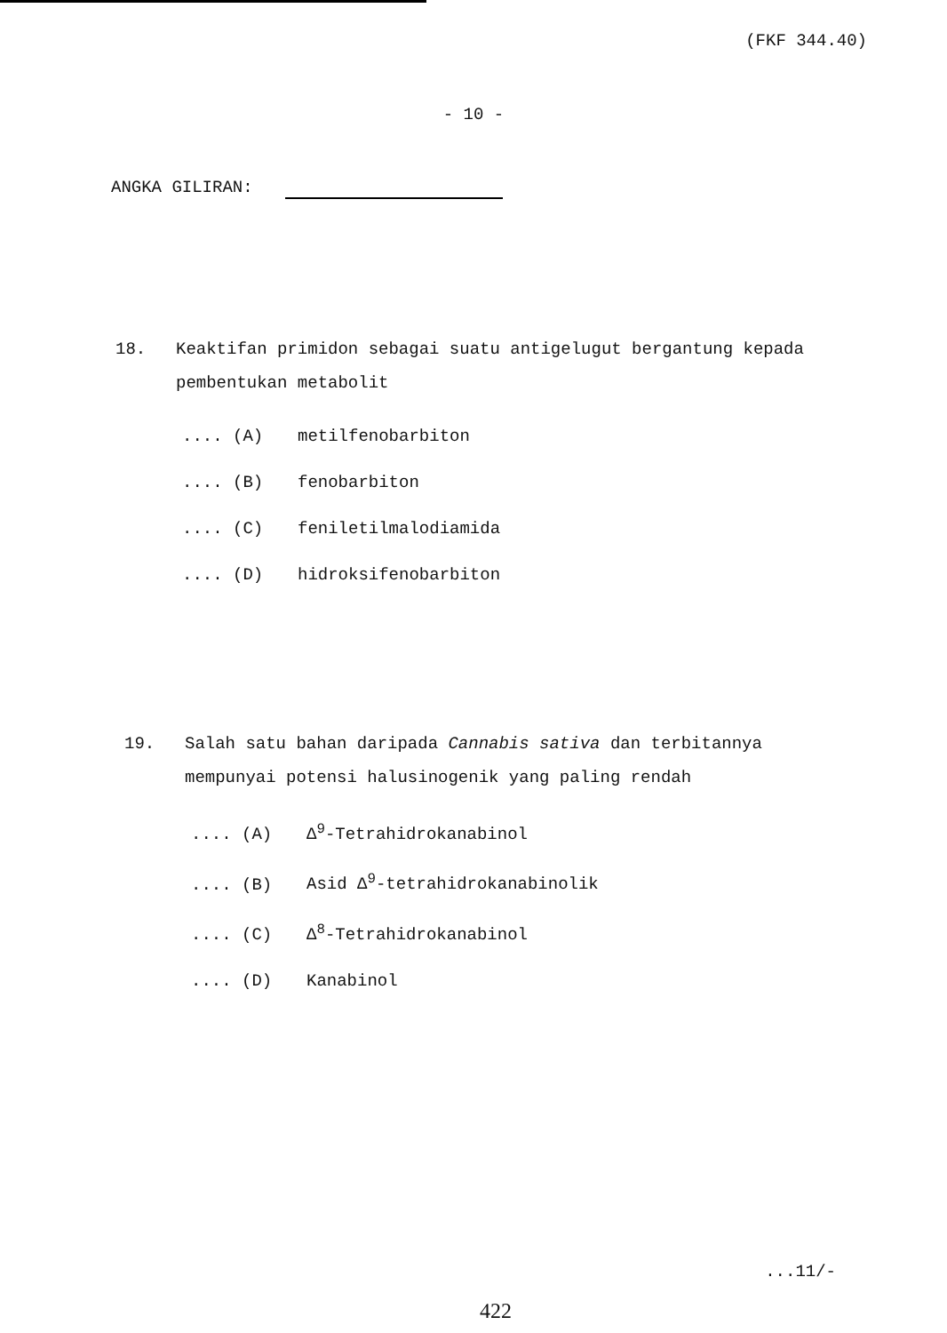(FKF 344.40)
- 10 -
ANGKA GILIRAN:
18. Keaktifan primidon sebagai suatu antigelugut bergantung kepada pembentukan metabolit
.... (A) metilfenobarbiton
.... (B) fenobarbiton
.... (C) feniletilmalodiamida
.... (D) hidroksifenobarbiton
19. Salah satu bahan daripada Cannabis sativa dan terbitannya mempunyai potensi halusinogenik yang paling rendah
.... (A) Δ<sup>9</sup>-Tetrahidrokanabinol
.... (B) Asid Δ<sup>9</sup>-tetrahidrokanabinolik
.... (C) Δ<sup>8</sup>-Tetrahidrokanabinol
.... (D) Kanabinol
...11/-
422